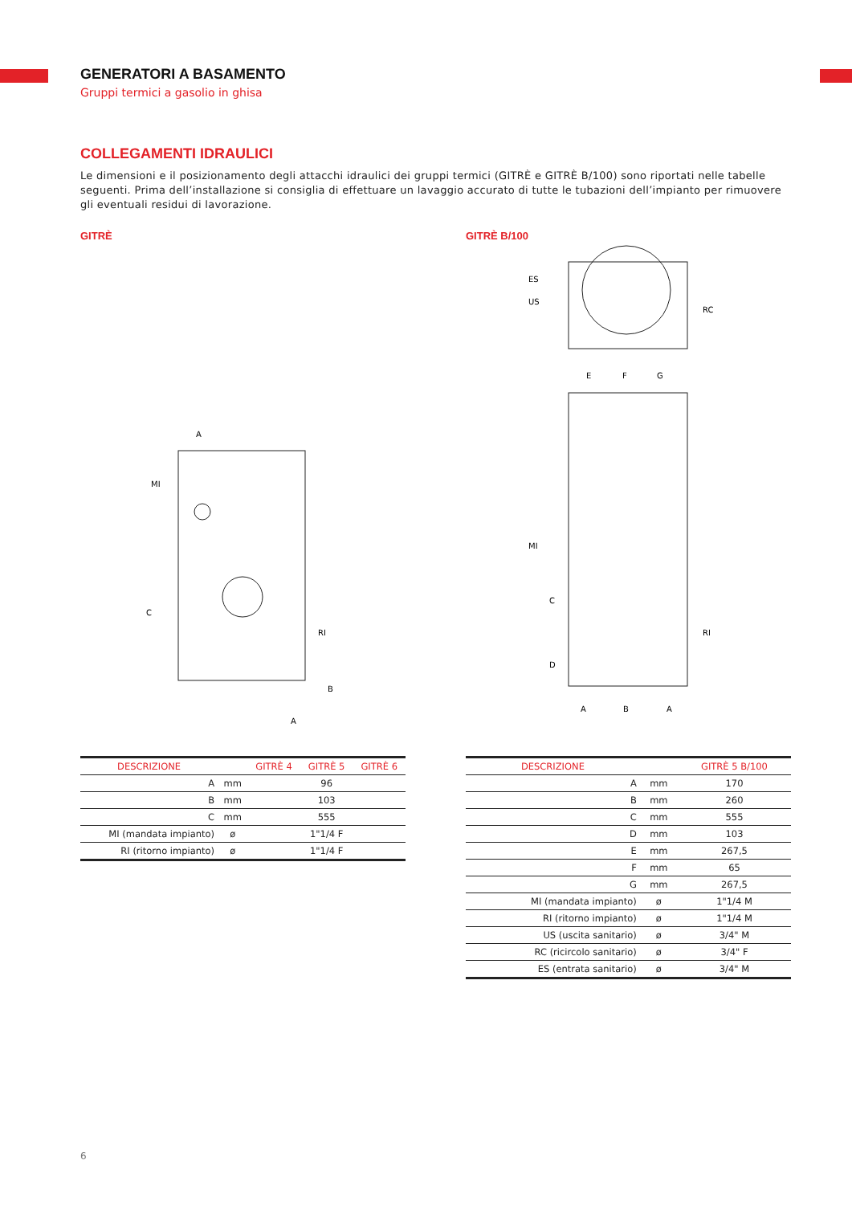GENERATORI A BASAMENTO
Gruppi termici a gasolio in ghisa
COLLEGAMENTI IDRAULICI
Le dimensioni e il posizionamento degli attacchi idraulici dei gruppi termici (GITRÈ e GITRÈ B/100) sono riportati nelle tabelle seguenti. Prima dell’installazione si consiglia di effettuare un lavaggio accurato di tutte le tubazioni dell’impianto per rimuovere gli eventuali residui di lavorazione.
GITRÈ
MI
C
RI
B
A
A
| DESCRIZIONE | | GITRÈ 4 | GITRÈ 5 | GITRÈ 6 |
| --- | --- | --- | --- | --- |
| A | mm | 96 | | |
| B | mm | 103 | | |
| C | mm | 555 | | |
| MI (mandata impianto) | ø | 1"1/4 F | | |
| RI (ritorno impianto) | ø | 1"1/4 F | | |
GITRÈ B/100
ES
US
RC
E
F
G
MI
C
D
RI
A
B
A
| DESCRIZIONE | | GITRÈ 5 B/100 |
| --- | --- | --- |
| A | mm | 170 |
| B | mm | 260 |
| C | mm | 555 |
| D | mm | 103 |
| E | mm | 267,5 |
| F | mm | 65 |
| G | mm | 267,5 |
| MI (mandata impianto) | ø | 1"1/4 M |
| RI (ritorno impianto) | ø | 1"1/4 M |
| US (uscita sanitario) | ø | 3/4" M |
| RC (ricircolo sanitario) | ø | 3/4" F |
| ES (entrata sanitario) | ø | 3/4" M |
6